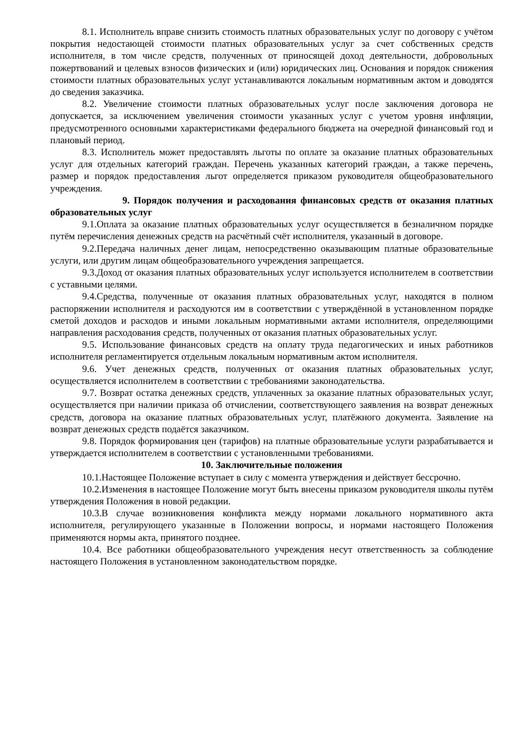8.1. Исполнитель вправе снизить стоимость платных образовательных услуг по договору с учётом покрытия недостающей стоимости платных образовательных услуг за счет собственных средств исполнителя, в том числе средств, полученных от приносящей доход деятельности, добровольных пожертвований и целевых взносов физических и (или) юридических лиц. Основания и порядок снижения стоимости платных образовательных услуг устанавливаются локальным нормативным актом и доводятся до сведения заказчика.
8.2. Увеличение стоимости платных образовательных услуг после заключения договора не допускается, за исключением увеличения стоимости указанных услуг с учетом уровня инфляции, предусмотренного основными характеристиками федерального бюджета на очередной финансовый год и плановый период.
8.3. Исполнитель может предоставлять льготы по оплате за оказание платных образовательных услуг для отдельных категорий граждан. Перечень указанных категорий граждан, а также перечень, размер и порядок предоставления льгот определяется приказом руководителя общеобразовательного учреждения.
9. Порядок получения и расходования финансовых средств от оказания платных образовательных услуг
9.1.Оплата за оказание платных образовательных услуг осуществляется в безналичном порядке путём перечисления денежных средств на расчётный счёт исполнителя, указанный в договоре.
9.2.Передача наличных денег лицам, непосредственно оказывающим платные образовательные услуги, или другим лицам общеобразовательного учреждения запрещается.
9.3.Доход от оказания платных образовательных услуг используется исполнителем в соответствии с уставными целями.
9.4.Средства, полученные от оказания платных образовательных услуг, находятся в полном распоряжении исполнителя и расходуются им в соответствии с утверждённой в установленном порядке сметой доходов и расходов и иными локальным нормативными актами исполнителя, определяющими направления расходования средств, полученных от оказания платных образовательных услуг.
9.5. Использование финансовых средств на оплату труда педагогических и иных работников исполнителя регламентируется отдельным локальным нормативным актом исполнителя.
9.6. Учет денежных средств, полученных от оказания платных образовательных услуг, осуществляется исполнителем в соответствии с требованиями законодательства.
9.7. Возврат остатка денежных средств, уплаченных за оказание платных образовательных услуг, осуществляется при наличии приказа об отчислении, соответствующего заявления на возврат денежных средств, договора на оказание платных образовательных услуг, платёжного документа. Заявление на возврат денежных средств подаётся заказчиком.
9.8. Порядок формирования цен (тарифов) на платные образовательные услуги разрабатывается и утверждается исполнителем в соответствии с установленными требованиями.
10. Заключительные положения
10.1.Настоящее Положение вступает в силу с момента утверждения и действует бессрочно.
10.2.Изменения в настоящее Положение могут быть внесены приказом руководителя школы путём утверждения Положения в новой редакции.
10.3.В случае возникновения конфликта между нормами локального нормативного акта исполнителя, регулирующего указанные в Положении вопросы, и нормами настоящего Положения применяются нормы акта, принятого позднее.
10.4. Все работники общеобразовательного учреждения несут ответственность за соблюдение настоящего Положения в установленном законодательством порядке.